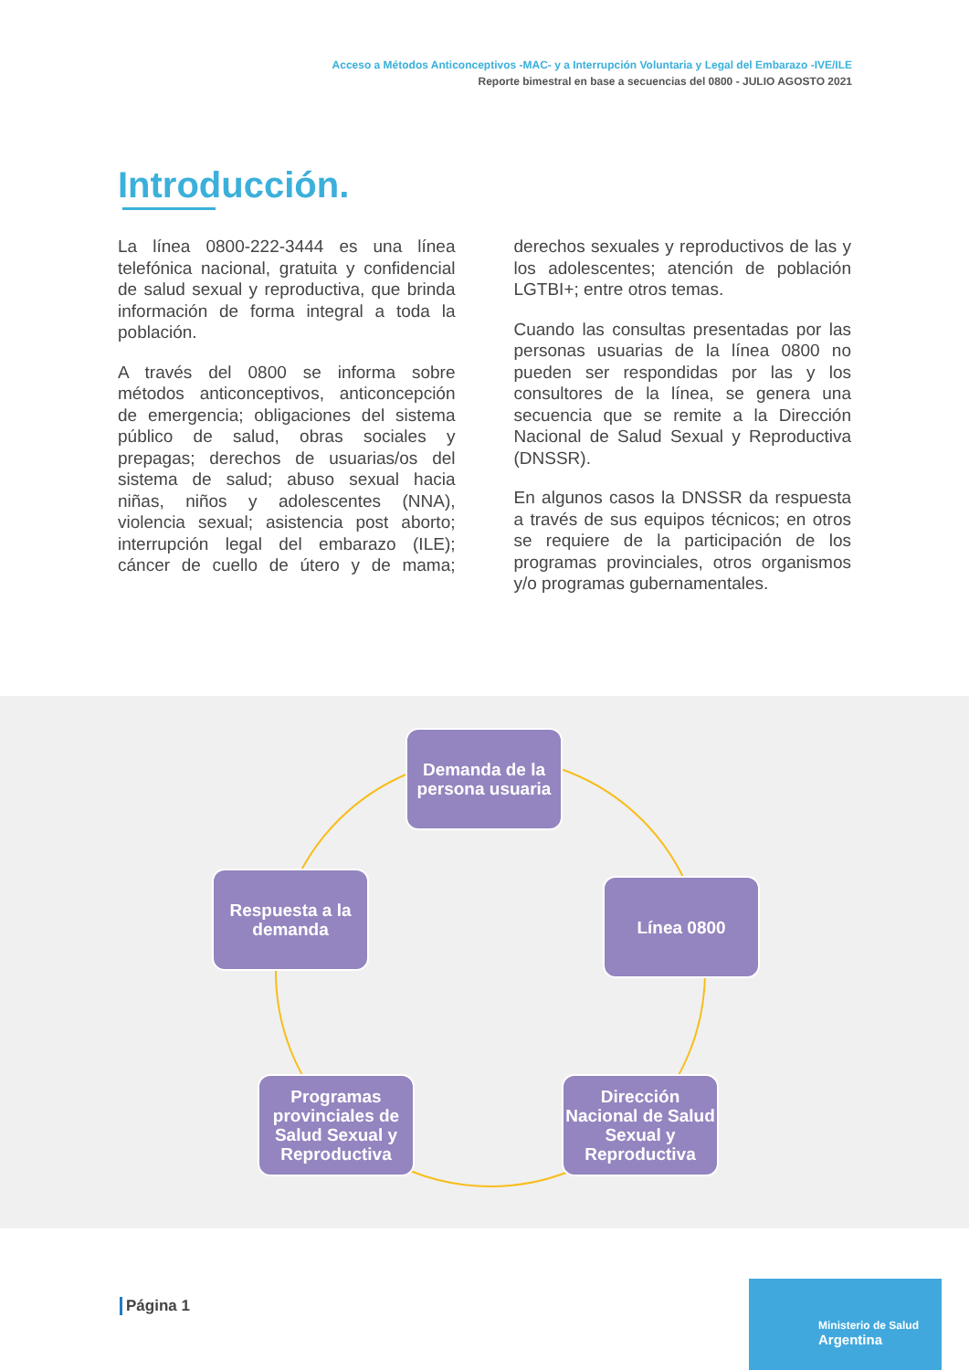Acceso a Métodos Anticonceptivos -MAC- y a Interrupción Voluntaria y Legal del Embarazo -IVE/ILE
Reporte bimestral en base a secuencias del 0800 - JULIO AGOSTO 2021
Introducción.
La línea 0800-222-3444 es una línea telefónica nacional, gratuita y confidencial de salud sexual y reproductiva, que brinda información de forma integral a toda la población.
A través del 0800 se informa sobre métodos anticonceptivos, anticoncepción de emergencia; obligaciones del sistema público de salud, obras sociales y prepagas; derechos de usuarias/os del sistema de salud; abuso sexual hacia niñas, niños y adolescentes (NNA), violencia sexual; asistencia post aborto; interrupción legal del embarazo (ILE); cáncer de cuello de útero y de mama; derechos sexuales y reproductivos de las y los adolescentes; atención de población LGTBI+; entre otros temas.
Cuando las consultas presentadas por las personas usuarias de la línea 0800 no pueden ser respondidas por las y los consultores de la línea, se genera una secuencia que se remite a la Dirección Nacional de Salud Sexual y Reproductiva (DNSSR).
En algunos casos la DNSSR da respuesta a través de sus equipos técnicos; en otros se requiere de la participación de los programas provinciales, otros organismos y/o programas gubernamentales.
Demanda de la persona usuaria
Línea 0800
Dirección Nacional de Salud Sexual y Reproductiva
Programas provinciales de Salud Sexual y Reproductiva
Respuesta a la demanda
Página 1
Ministerio de Salud
Argentina